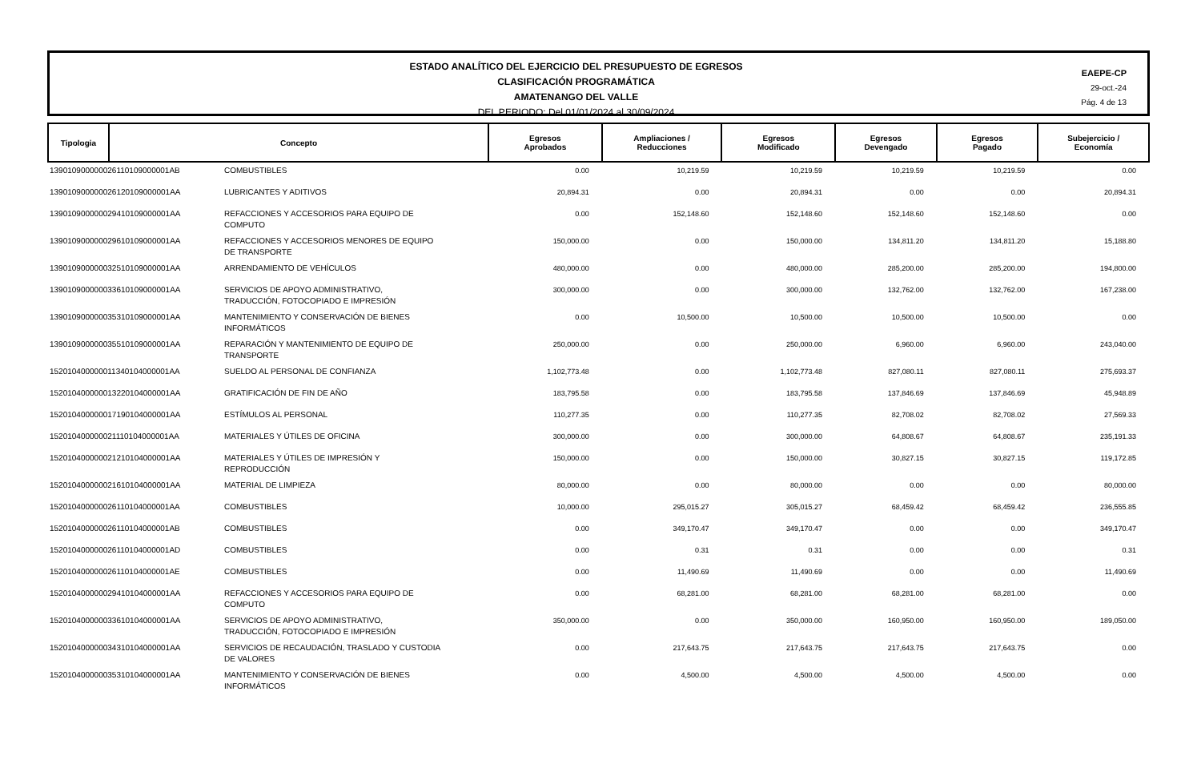ESTADO ANALÍTICO DEL EJERCICIO DEL PRESUPUESTO DE EGRESOS
CLASIFICACIÓN PROGRAMÁTICA
AMATENANGO DEL VALLE
DEL PERIODO: Del 01/01/2024 al 30/09/2024
EAEPE-CP
29-oct.-24
Pág. 4 de 13
| Tipologia | Concepto | Egresos Aprobados | Ampliaciones / Reducciones | Egresos Modificado | Egresos Devengado | Egresos Pagado | Subejercicio / Economía |
| --- | --- | --- | --- | --- | --- | --- | --- |
| 139010900000026110109000001AB COMBUSTIBLES | | 0.00 | 10,219.59 | 10,219.59 | 10,219.59 | 10,219.59 | 0.00 |
| 139010900000026120109000001AA LUBRICANTES Y ADITIVOS | | 20,894.31 | 0.00 | 20,894.31 | 0.00 | 0.00 | 20,894.31 |
| 139010900000029410109000001AA REFACCIONES Y ACCESORIOS PARA EQUIPO DE COMPUTO | | 0.00 | 152,148.60 | 152,148.60 | 152,148.60 | 152,148.60 | 0.00 |
| 139010900000029610109000001AA REFACCIONES Y ACCESORIOS MENORES DE EQUIPO DE TRANSPORTE | | 150,000.00 | 0.00 | 150,000.00 | 134,811.20 | 134,811.20 | 15,188.80 |
| 139010900000032510109000001AA ARRENDAMIENTO DE VEHÍCULOS | | 480,000.00 | 0.00 | 480,000.00 | 285,200.00 | 285,200.00 | 194,800.00 |
| 139010900000033610109000001AA SERVICIOS DE APOYO ADMINISTRATIVO, TRADUCCIÓN, FOTOCOPIADO E IMPRESIÓN | | 300,000.00 | 0.00 | 300,000.00 | 132,762.00 | 132,762.00 | 167,238.00 |
| 139010900000035310109000001AA MANTENIMIENTO Y CONSERVACIÓN DE BIENES INFORMÁTICOS | | 0.00 | 10,500.00 | 10,500.00 | 10,500.00 | 10,500.00 | 0.00 |
| 139010900000035510109000001AA REPARACIÓN Y MANTENIMIENTO DE EQUIPO DE TRANSPORTE | | 250,000.00 | 0.00 | 250,000.00 | 6,960.00 | 6,960.00 | 243,040.00 |
| 152010400000011340104000001AA SUELDO AL PERSONAL DE CONFIANZA | | 1,102,773.48 | 0.00 | 1,102,773.48 | 827,080.11 | 827,080.11 | 275,693.37 |
| 152010400000013220104000001AA GRATIFICACIÓN DE FIN DE AÑO | | 183,795.58 | 0.00 | 183,795.58 | 137,846.69 | 137,846.69 | 45,948.89 |
| 152010400000017190104000001AA ESTÍMULOS AL PERSONAL | | 110,277.35 | 0.00 | 110,277.35 | 82,708.02 | 82,708.02 | 27,569.33 |
| 152010400000021110104000001AA MATERIALES Y ÚTILES DE OFICINA | | 300,000.00 | 0.00 | 300,000.00 | 64,808.67 | 64,808.67 | 235,191.33 |
| 152010400000021210104000001AA MATERIALES Y ÚTILES DE IMPRESIÓN Y REPRODUCCIÓN | | 150,000.00 | 0.00 | 150,000.00 | 30,827.15 | 30,827.15 | 119,172.85 |
| 152010400000021610104000001AA MATERIAL DE LIMPIEZA | | 80,000.00 | 0.00 | 80,000.00 | 0.00 | 0.00 | 80,000.00 |
| 152010400000026110104000001AA COMBUSTIBLES | | 10,000.00 | 295,015.27 | 305,015.27 | 68,459.42 | 68,459.42 | 236,555.85 |
| 152010400000026110104000001AB COMBUSTIBLES | | 0.00 | 349,170.47 | 349,170.47 | 0.00 | 0.00 | 349,170.47 |
| 152010400000026110104000001AD COMBUSTIBLES | | 0.00 | 0.31 | 0.31 | 0.00 | 0.00 | 0.31 |
| 152010400000026110104000001AE COMBUSTIBLES | | 0.00 | 11,490.69 | 11,490.69 | 0.00 | 0.00 | 11,490.69 |
| 152010400000029410104000001AA REFACCIONES Y ACCESORIOS PARA EQUIPO DE COMPUTO | | 0.00 | 68,281.00 | 68,281.00 | 68,281.00 | 68,281.00 | 0.00 |
| 152010400000033610104000001AA SERVICIOS DE APOYO ADMINISTRATIVO, TRADUCCIÓN, FOTOCOPIADO E IMPRESIÓN | | 350,000.00 | 0.00 | 350,000.00 | 160,950.00 | 160,950.00 | 189,050.00 |
| 152010400000034310104000001AA SERVICIOS DE RECAUDACIÓN, TRASLADO Y CUSTODIA DE VALORES | | 0.00 | 217,643.75 | 217,643.75 | 217,643.75 | 217,643.75 | 0.00 |
| 152010400000035310104000001AA MANTENIMIENTO Y CONSERVACIÓN DE BIENES INFORMÁTICOS | | 0.00 | 4,500.00 | 4,500.00 | 4,500.00 | 4,500.00 | 0.00 |